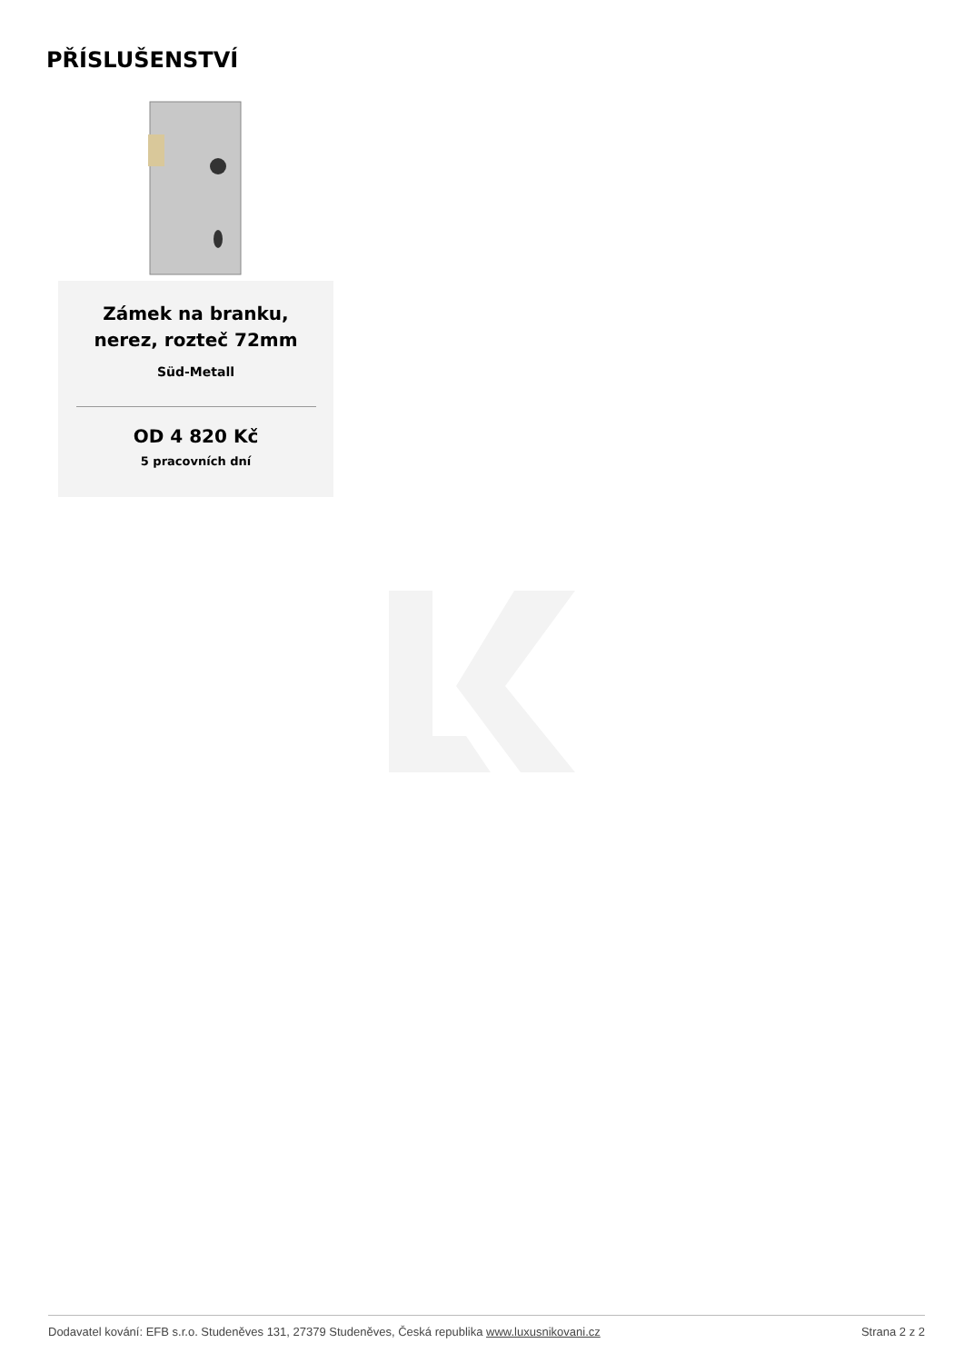PŘÍSLUŠENSTVÍ
Zámek na branku,
nerez, rozteč 72mm
Süd-Metall
OD 4 820 Kč
5 pracovních dní
Dodavatel kování: EFB s.r.o. Studeněves 131, 27379 Studeněves, Česká republika www.luxusnikovani.cz Strana 2 z 2